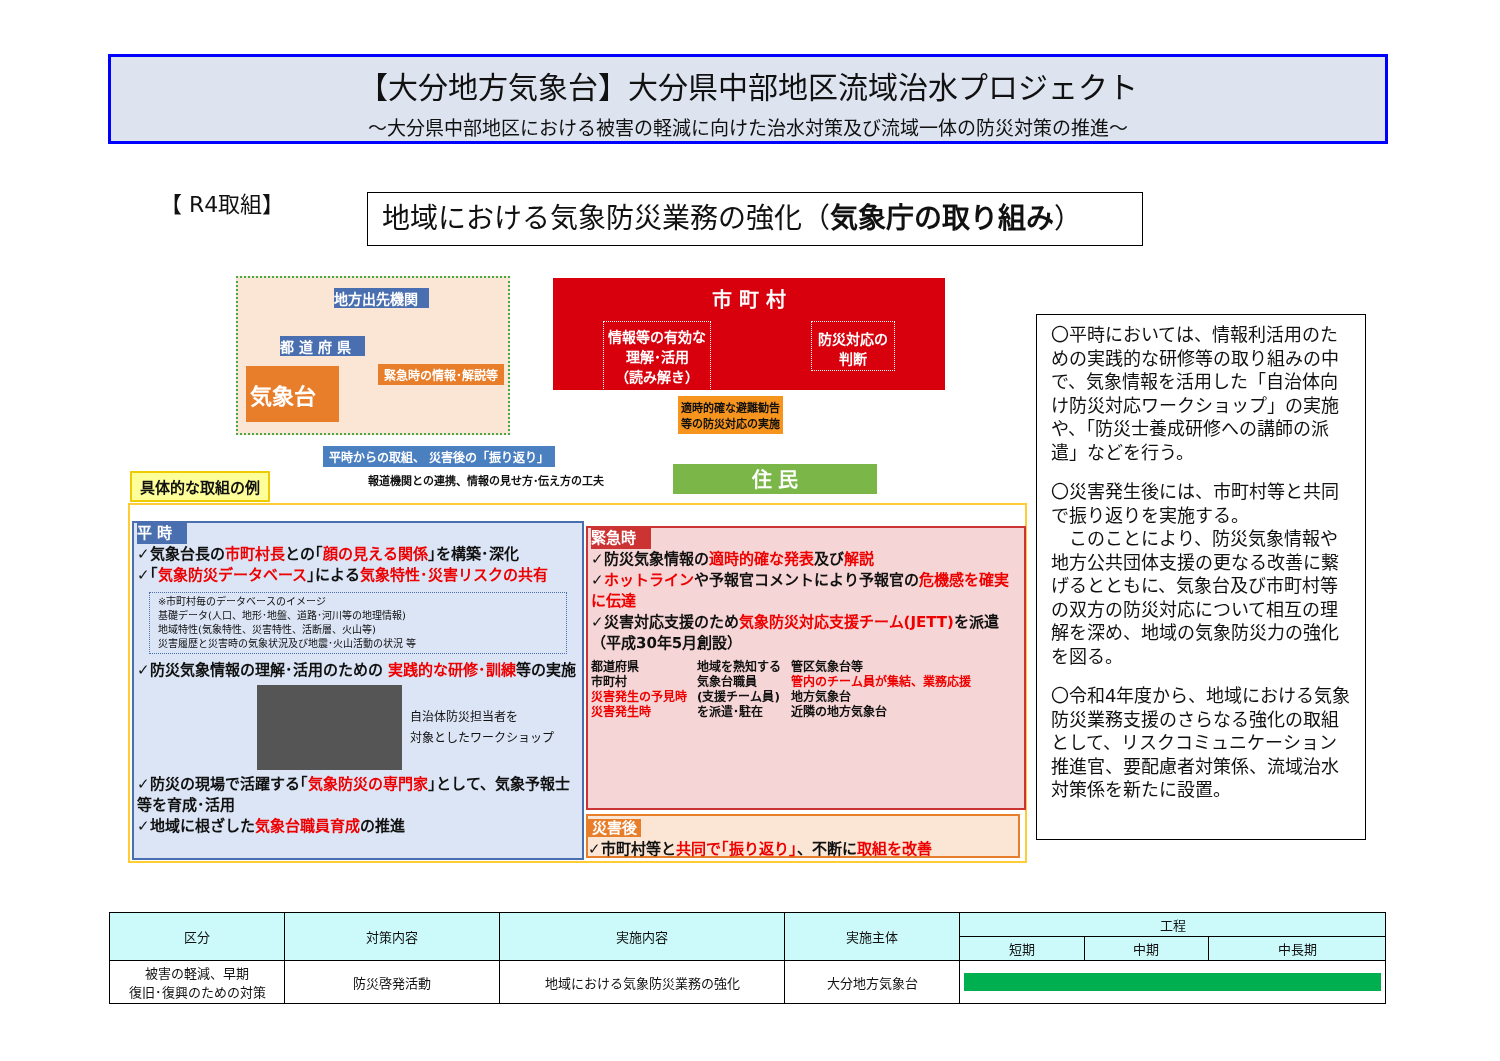【大分地方気象台】大分県中部地区流域治水プロジェクト
～大分県中部地区における被害の軽減に向けた治水対策及び流域一体の防災対策の推進～
【 R4取組】 地域における気象防災業務の強化（気象庁の取り組み）
地方出先機関
都 道 府 県
気象台
緊急時の情報･解説等
市 町 村
情報等の有効な
理解･活用
（読み解き）
防災対応の
判断
適時的確な避難勧告
等の防災対応の実施
平時からの取組、 災害後の「振り返り」
報道機関との連携、情報の見せ方･伝え方の工夫
住 民
具体的な取組の例
平 時
✓気象台長の市町村長との｢顔の見える関係｣を構築･深化
✓｢気象防災データベース｣による気象特性･災害リスクの共有
※市町村毎のデータベースのイメージ
基礎データ(人口、地形･地盤、道路･河川等の地理情報)
地域特性(気象特性、災害特性、活断層、火山等)
災害履歴と災害時の気象状況及び地震･火山活動の状況 等
✓防災気象情報の理解･活用のための 実践的な研修･訓練等の実施
自治体防災担当者を
対象としたワークショップ
✓防災の現場で活躍する｢気象防災の専門家｣として、気象予報士等を育成･活用
✓地域に根ざした気象台職員育成の推進
緊急時
✓防災気象情報の適時的確な発表及び解説
✓ホットラインや予報官コメントにより予報官の危機感を確実に伝達
✓災害対応支援のため気象防災対応支援チーム(JETT) を派遣（平成30年5月創設）
都道府県
市町村
災害発生の予見時
災害発生時
地域を熟知する
気象台職員
(支援チーム員)
を派遣･駐在
管区気象台等
管内のチーム員が集結、業務応援
地方気象台
近隣の地方気象台
災害後
✓市町村等と共同で｢振り返り｣、不断に取組を改善
〇平時においては、情報利活用のための実践的な研修等の取り組みの中で、気象情報を活用した「自治体向け防災対応ワークショップ」の実施や、「防災士養成研修への講師の派遣」などを行う。
〇災害発生後には、市町村等と共同で振り返りを実施する。
　このことにより、防災気象情報や地方公共団体支援の更なる改善に繋げるとともに、気象台及び市町村等の双方の防災対応について相互の理解を深め、地域の気象防災力の強化を図る。
〇令和4年度から、地域における気象防災業務支援のさらなる強化の取組として、リスクコミュニケーション推進官、要配慮者対策係、流域治水対策係を新たに設置。
| 区分 | 対策内容 | 実施内容 | 実施主体 | 工程 | | |
| --- | --- | --- | --- | --- | --- | --- |
| | | | | 短期 | 中期 | 中長期 |
| 被害の軽減、早期 復旧･復興のための対策 | 防災啓発活動 | 地域における気象防災業務の強化 | 大分地方気象台 | | | |